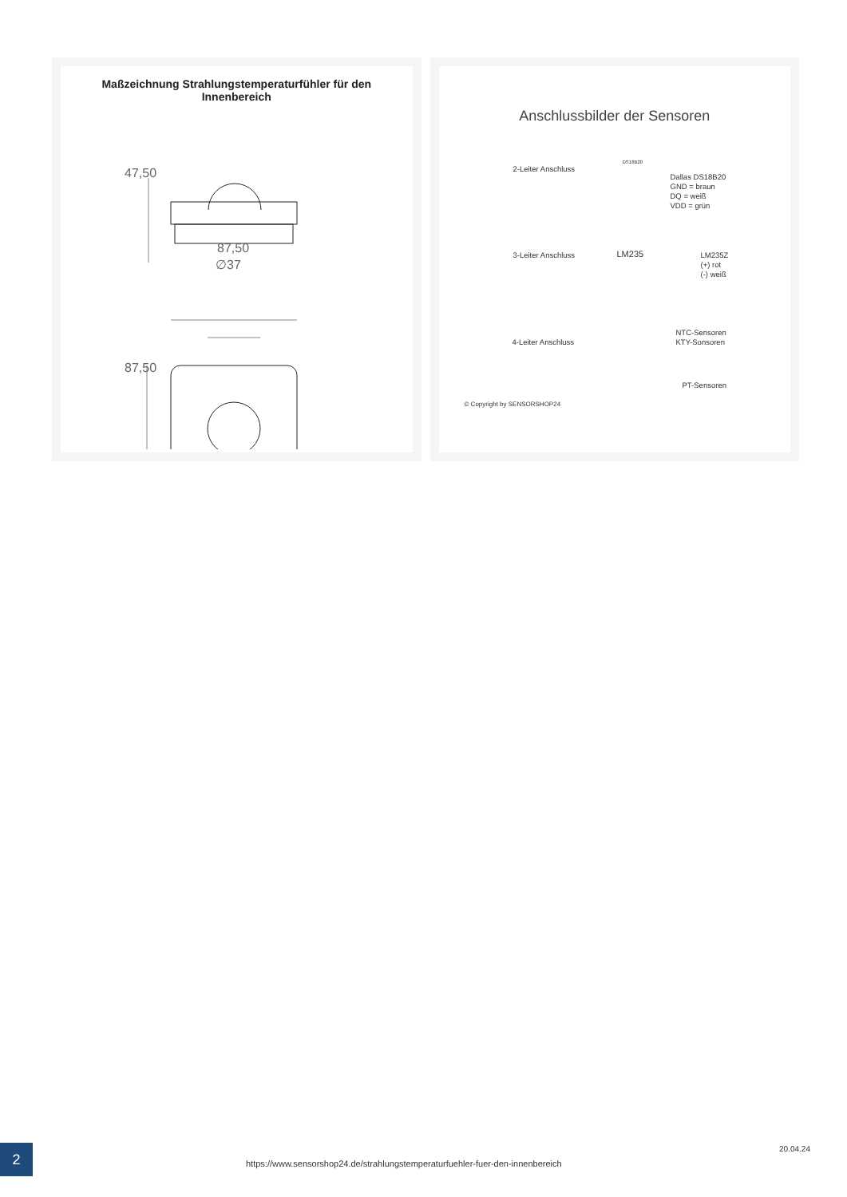Maßzeichnung Strahlungstemperaturfühler für den Innenbereich
47,50
87,50
∅37
87,50
Anschlussbilder der Sensoren
2-Leiter Anschluss
DS18B20
Dallas DS18B20
GND = braun
DQ = weiß
VDD = grün
3-Leiter Anschluss LM235
LM235Z
(+) rot
(-) weiß
4-Leiter Anschluss
NTC-Sensoren
KTY-Sonsoren
PT-Sensoren
© Copyright by SENSORSHOP24
2
https://www.sensorshop24.de/strahlungstemperaturfuehler-fuer-den-innenbereich
20.04.24